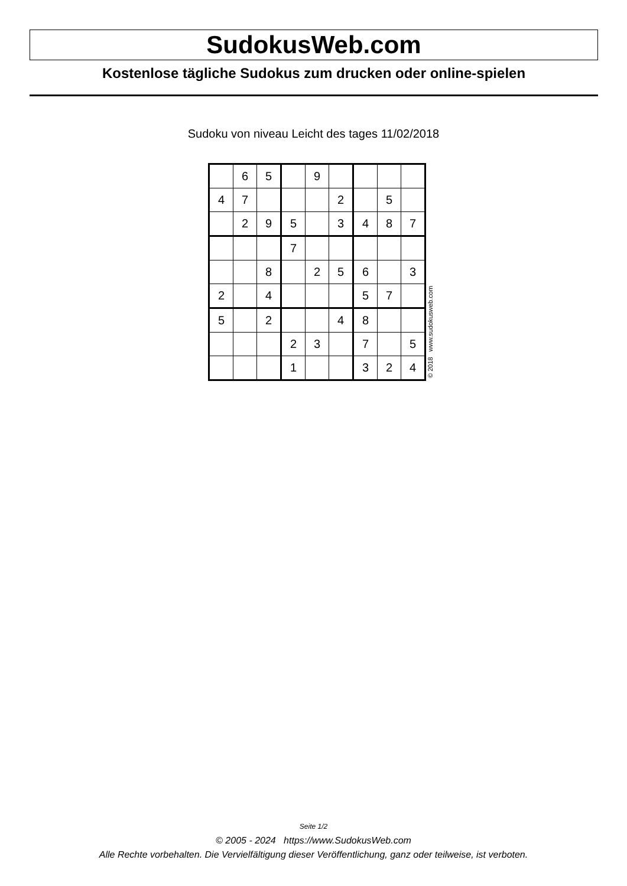SudokusWeb.com
Kostenlose tägliche Sudokus zum drucken oder online-spielen
Sudoku von niveau Leicht des tages 11/02/2018
| | 6 | 5 | | 9 | | | | |
| 4 | 7 | | | | 2 | | 5 | |
| | 2 | 9 | 5 | | 3 | 4 | 8 | 7 |
| | | | 7 | | | | | |
| | | 8 | | 2 | 5 | 6 | | 3 |
| 2 | | 4 | | | | 5 | 7 | |
| 5 | | 2 | | | 4 | 8 | | |
| | | | 2 | 3 | | 7 | | 5 |
| | | | 1 | | | 3 | 2 | 4 |
© 2018 www.sudokusweb.com
Seite 1/2
© 2005 - 2024 https://www.SudokusWeb.com
Alle Rechte vorbehalten. Die Vervielfältigung dieser Veröffentlichung, ganz oder teilweise, ist verboten.